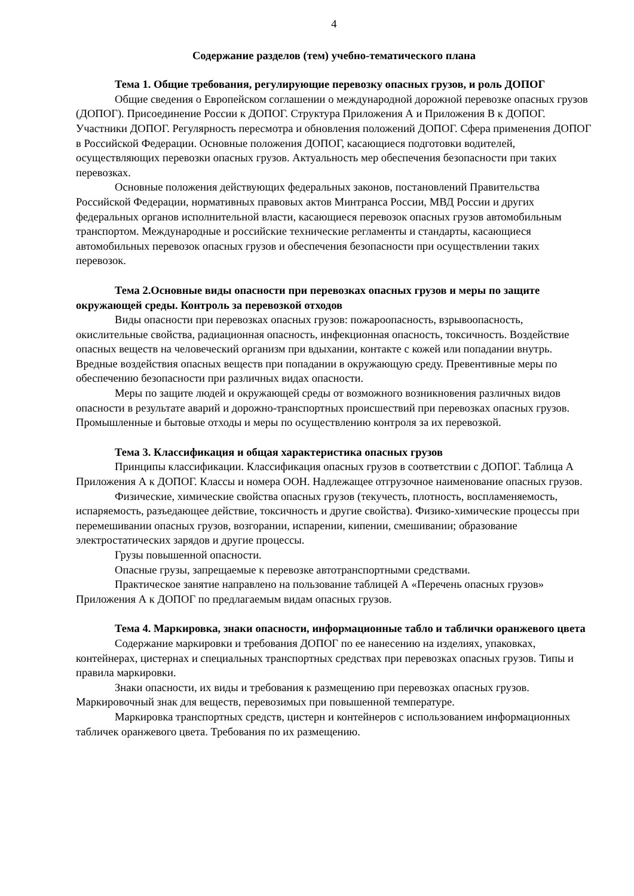4
Содержание разделов (тем) учебно-тематического плана
Тема 1. Общие требования, регулирующие перевозку опасных грузов, и роль ДОПОГ
Общие сведения о Европейском соглашении о международной дорожной перевозке опасных грузов (ДОПОГ). Присоединение России к ДОПОГ. Структура Приложения А и Приложения В к ДОПОГ. Участники ДОПОГ. Регулярность пересмотра и обновления положений ДОПОГ. Сфера применения ДОПОГ в Российской Федерации. Основные положения ДОПОГ, касающиеся подготовки водителей, осуществляющих перевозки опасных грузов. Актуальность мер обеспечения безопасности при таких перевозках.
Основные положения действующих федеральных законов, постановлений Правительства Российской Федерации, нормативных правовых актов Минтранса России, МВД России и других федеральных органов исполнительной власти, касающиеся перевозок опасных грузов автомобильным транспортом. Международные и российские технические регламенты и стандарты, касающиеся автомобильных перевозок опасных грузов и обеспечения безопасности при осуществлении таких перевозок.
Тема 2.Основные виды опасности при перевозках опасных грузов и меры по защите окружающей среды. Контроль за перевозкой отходов
Виды опасности при перевозках опасных грузов: пожароопасность, взрывоопасность, окислительные свойства, радиационная опасность, инфекционная опасность, токсичность. Воздействие опасных веществ на человеческий организм при вдыхании, контакте с кожей или попадании внутрь. Вредные воздействия опасных веществ при попадании в окружающую среду. Превентивные меры по обеспечению безопасности при различных видах опасности.
Меры по защите людей и окружающей среды от возможного возникновения различных видов опасности в результате аварий и дорожно-транспортных происшествий при перевозках опасных грузов. Промышленные и бытовые отходы и меры по осуществлению контроля за их перевозкой.
Тема 3. Классификация и общая характеристика опасных грузов
Принципы классификации. Классификация опасных грузов в соответствии с ДОПОГ. Таблица А Приложения А к ДОПОГ. Классы и номера ООН. Надлежащее отгрузочное наименование опасных грузов.
Физические, химические свойства опасных грузов (текучесть, плотность, воспламеняемость, испаряемость, разъедающее действие, токсичность и другие свойства). Физико-химические процессы при перемешивании опасных грузов, возгорании, испарении, кипении, смешивании; образование электростатических зарядов и другие процессы.
Грузы повышенной опасности.
Опасные грузы, запрещаемые к перевозке автотранспортными средствами.
Практическое занятие направлено на пользование таблицей А «Перечень опасных грузов» Приложения А к ДОПОГ по предлагаемым видам опасных грузов.
Тема 4. Маркировка, знаки опасности, информационные табло и таблички оранжевого цвета
Содержание маркировки и требования ДОПОГ по ее нанесению на изделиях, упаковках, контейнерах, цистернах и специальных транспортных средствах при перевозках опасных грузов. Типы и правила маркировки.
Знаки опасности, их виды и требования к размещению при перевозках опасных грузов. Маркировочный знак для веществ, перевозимых при повышенной температуре.
Маркировка транспортных средств, цистерн и контейнеров с использованием информационных табличек оранжевого цвета. Требования по их размещению.